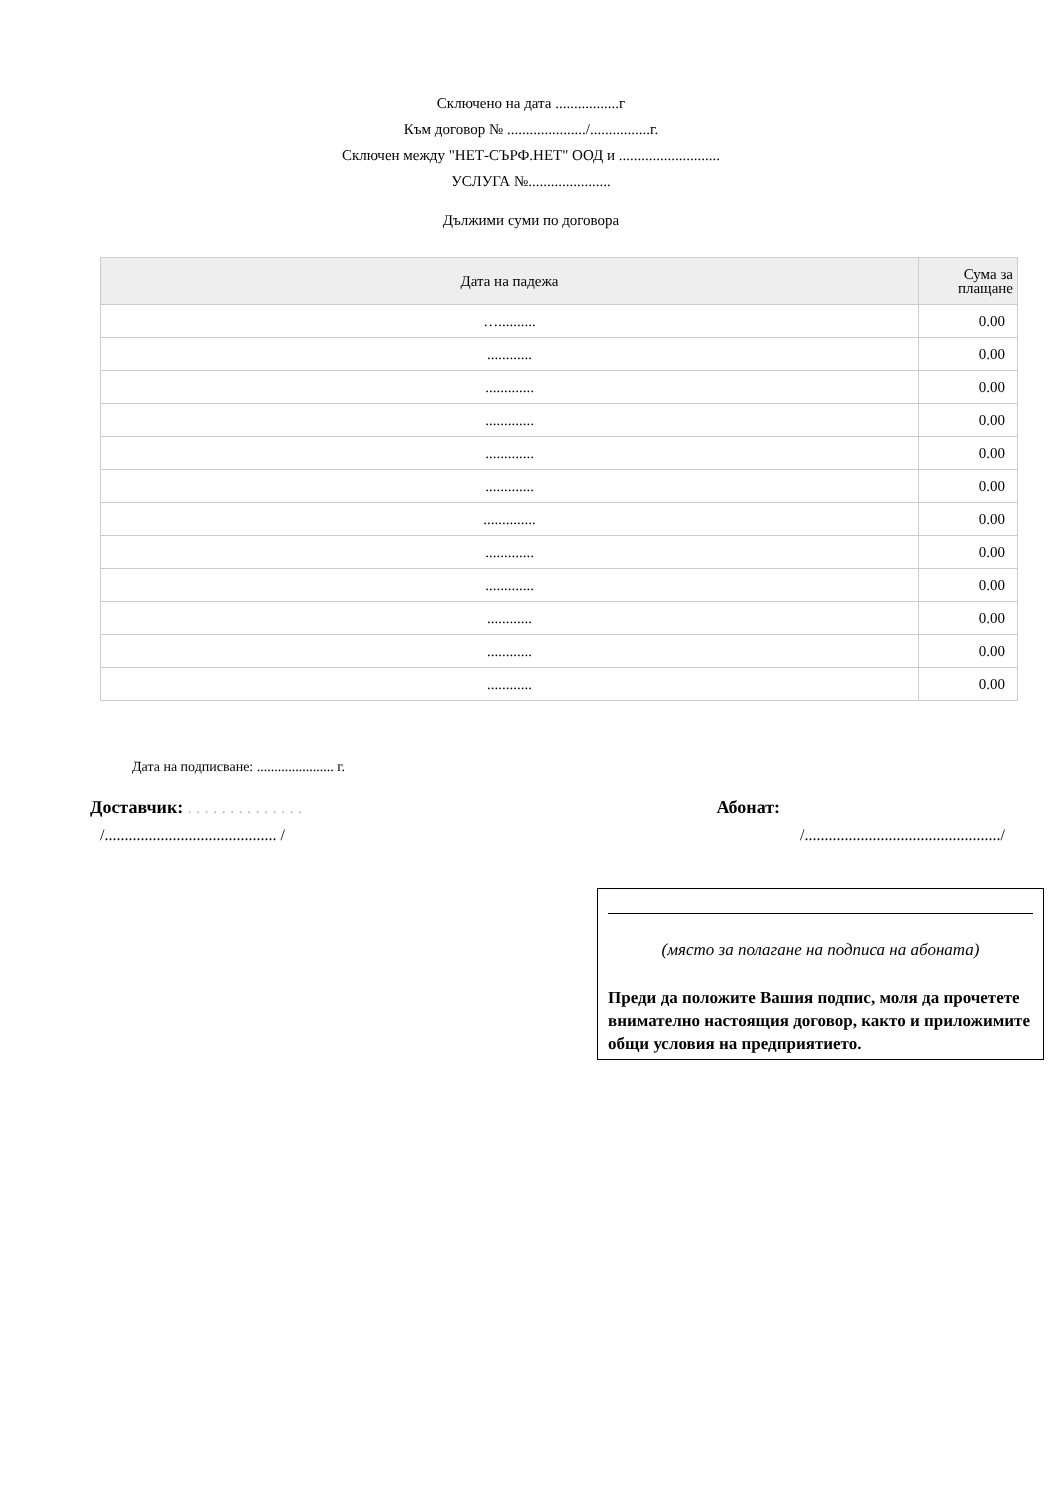Сключено на дата .................г
Към договор № ...................../................г.
Сключен между "НЕТ-СЪРФ.НЕТ" ООД и ...........................
УСЛУГА №......................
Дължими суми по договора
| Дата на падежа | Сума за плащане |
| --- | --- |
| ….......... | 0.00 |
| ............ | 0.00 |
| ............. | 0.00 |
| ............. | 0.00 |
| ............. | 0.00 |
| ............. | 0.00 |
| .............. | 0.00 |
| ............. | 0.00 |
| ............. | 0.00 |
| ............ | 0.00 |
| ............ | 0.00 |
| ............ | 0.00 |
Дата на подписване: ...................... г.
Доставчик: . . . . . . . . . . . . . . Абонат:
/........................................... / /................................................./
(място за полагане на подписа на абоната)
Преди да положите Вашия подпис, моля да прочетете внимателно настоящия договор, както и приложимите общи условия на предприятието.